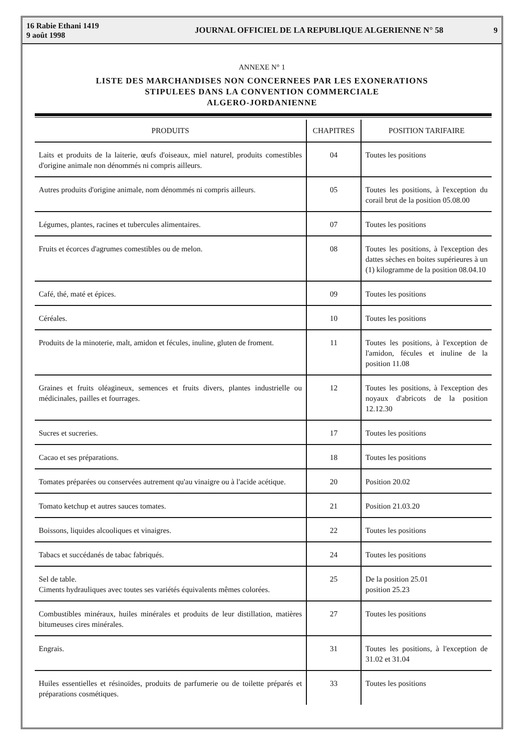16 Rabie Ethani 1419
9 août 1998
JOURNAL OFFICIEL DE LA REPUBLIQUE ALGERIENNE N° 58
9
ANNEXE N° 1
LISTE DES MARCHANDISES NON CONCERNEES PAR LES EXONERATIONS
STIPULEES DANS LA CONVENTION COMMERCIALE
ALGERO-JORDANIENNE
| PRODUITS | CHAPITRES | POSITION TARIFAIRE |
| --- | --- | --- |
| Laits et produits de la laiterie, œufs d'oiseaux, miel naturel, produits comestibles d'origine animale non dénommés ni compris ailleurs. | 04 | Toutes les positions |
| Autres produits d'origine animale, nom dénommés ni compris ailleurs. | 05 | Toutes les positions, à l'exception du corail brut de la position 05.08.00 |
| Légumes, plantes, racines et tubercules alimentaires. | 07 | Toutes les positions |
| Fruits et écorces d'agrumes comestibles ou de melon. | 08 | Toutes les positions, à l'exception des dattes sèches en boites supérieures à un (1) kilogramme de la position 08.04.10 |
| Café, thé, maté et épices. | 09 | Toutes les positions |
| Céréales. | 10 | Toutes les positions |
| Produits de la minoterie, malt, amidon et fécules, inuline, gluten de froment. | 11 | Toutes les positions, à l'exception de l'amidon, fécules et inuline de la position 11.08 |
| Graines et fruits oléagineux, semences et fruits divers, plantes industrielle ou médicinales, pailles et fourrages. | 12 | Toutes les positions, à l'exception des noyaux d'abricots de la position 12.12.30 |
| Sucres et sucreries. | 17 | Toutes les positions |
| Cacao et ses préparations. | 18 | Toutes les positions |
| Tomates préparées ou conservées autrement qu'au vinaigre ou à l'acide acétique. | 20 | Position 20.02 |
| Tomato ketchup et autres sauces tomates. | 21 | Position 21.03.20 |
| Boissons, liquides alcooliques et vinaigres. | 22 | Toutes les positions |
| Tabacs et succédanés de tabac fabriqués. | 24 | Toutes les positions |
| Sel de table. Ciments hydrauliques avec toutes ses variétés équivalents mêmes colorées. | 25 | De la position 25.01 position 25.23 |
| Combustibles minéraux, huiles minérales et produits de leur distillation, matières bitumeuses cires minérales. | 27 | Toutes les positions |
| Engrais. | 31 | Toutes les positions, à l'exception de 31.02 et 31.04 |
| Huiles essentielles et résinoïdes, produits de parfumerie ou de toilette préparés et préparations cosmétiques. | 33 | Toutes les positions |